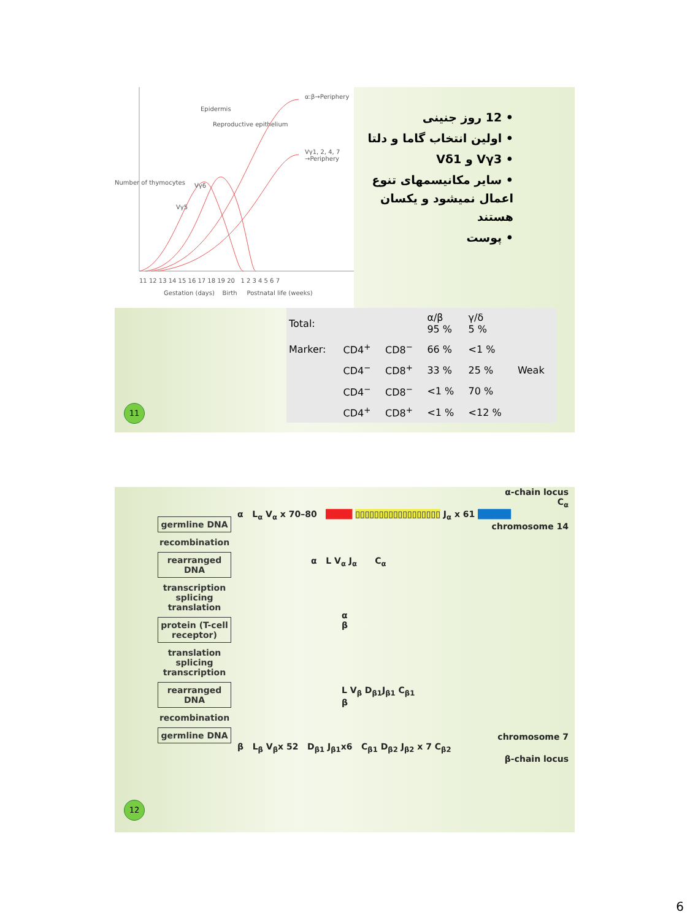Epidermis
Reproductive epithelium
α:β→Periphery
Vγ1, 2, 4, 7 →Periphery
Vγ6
Vγ5
Number of thymocytes
11 12 13 14 15 16 17 18 19 20 1 2 3 4 5 6 7
Gestation (days) Birth Postnatal life (weeks)
• 12 روز جنینی
• اولین انتخاب گاما و دلتا
• Vγ3 و Vδ1
• سایر مکانیسمهای تنوع اعمال نمیشود و یکسان هستند
• پوست
| Total: | | | α/β 95 % | γ/δ 5 % | |
| --- | --- | --- | --- | --- | --- |
| Marker: | CD4<sup>+</sup> | CD8<sup>−</sup> | 66 % | <1 % | |
| | CD4<sup>−</sup> | CD8<sup>+</sup> | 33 % | 25 % | Weak |
| | CD4<sup>−</sup> | CD8<sup>−</sup> | <1 % | 70 % | |
| | CD4<sup>+</sup> | CD8<sup>+</sup> | <1 % | <12 % | |
11
germline DNA
recombination
rearranged DNA
transcription splicing translation
protein (T-cell receptor)
translation splicing transcription
rearranged DNA
recombination
germline DNA
α-chain locus
C<sub>α</sub>
α L<sub>α</sub> V<sub>α</sub> x 70–80 ████ ▯▯▯▯▯▯▯▯▯▯▯▯▯▯▯▯▯▯ J<sub>α</sub> x 61 █████
chromosome 14
α L V<sub>α</sub> J<sub>α</sub> C<sub>α</sub>
α
β
L V<sub>β</sub> D<sub>β1</sub>J<sub>β1</sub> C<sub>β1</sub>
β
chromosome 7
β L<sub>β</sub> V<sub>β</sub>x 52 D<sub>β1</sub> J<sub>β1</sub>x6 C<sub>β1</sub> D<sub>β2</sub> J<sub>β2</sub> x 7 C<sub>β2</sub>
β-chain locus
12
6